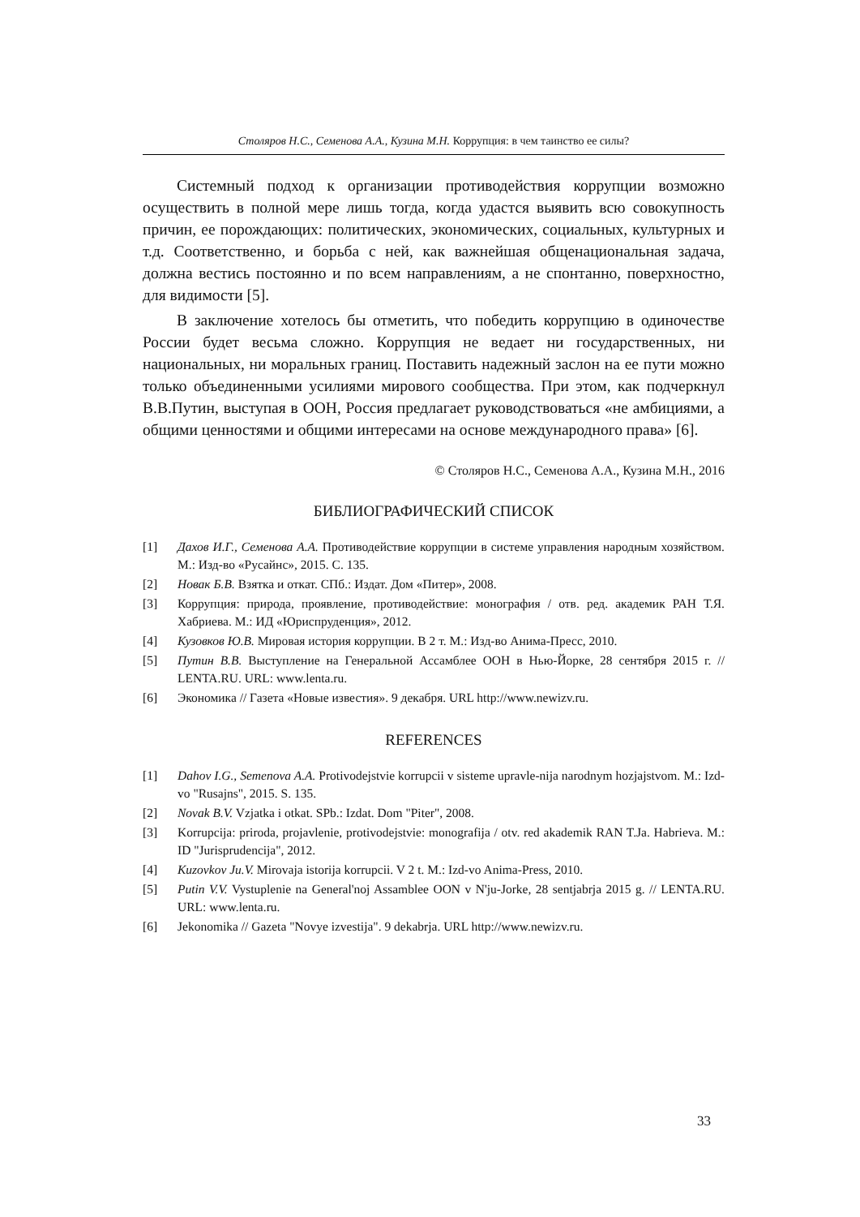Столяров Н.С., Семенова А.А., Кузина М.Н. Коррупция: в чем таинство ее силы?
Системный подход к организации противодействия коррупции возможно осуществить в полной мере лишь тогда, когда удастся выявить всю совокупность причин, ее порождающих: политических, экономических, социальных, культурных и т.д. Соответственно, и борьба с ней, как важнейшая общенациональная задача, должна вестись постоянно и по всем направлениям, а не спонтанно, поверхностно, для видимости [5].
В заключение хотелось бы отметить, что победить коррупцию в одиночестве России будет весьма сложно. Коррупция не ведает ни государственных, ни национальных, ни моральных границ. Поставить надежный заслон на ее пути можно только объединенными усилиями мирового сообщества. При этом, как подчеркнул В.В.Путин, выступая в ООН, Россия предлагает руководствоваться «не амбициями, а общими ценностями и общими интересами на основе международного права» [6].
© Столяров Н.С., Семенова А.А., Кузина М.Н., 2016
БИБЛИОГРАФИЧЕСКИЙ СПИСОК
[1] Дахов И.Г., Семенова А.А. Противодействие коррупции в системе управления народным хозяйством. М.: Изд-во «Русайнс», 2015. С. 135.
[2] Новак Б.В. Взятка и откат. СПб.: Издат. Дом «Питер», 2008.
[3] Коррупция: природа, проявление, противодействие: монография / отв. ред. академик РАН Т.Я. Хабриева. М.: ИД «Юриспруденция», 2012.
[4] Кузовков Ю.В. Мировая история коррупции. В 2 т. М.: Изд-во Анима-Пресс, 2010.
[5] Путин В.В. Выступление на Генеральной Ассамблее ООН в Нью-Йорке, 28 сентября 2015 г. // LENTA.RU. URL: www.lenta.ru.
[6] Экономика // Газета «Новые известия». 9 декабря. URL http://www.newizv.ru.
REFERENCES
[1] Dahov I.G., Semenova A.A. Protivodejstvie korrupcii v sisteme upravle-nija narodnym hozjajstvom. M.: Izd-vo "Rusajns", 2015. S. 135.
[2] Novak B.V. Vzjatka i otkat. SPb.: Izdat. Dom "Piter", 2008.
[3] Korrupcija: priroda, projavlenie, protivodejstvie: monografija / otv. red akademik RAN T.Ja. Habrieva. M.: ID "Jurisprudencija", 2012.
[4] Kuzovkov Ju.V. Mirovaja istorija korrupcii. V 2 t. M.: Izd-vo Anima-Press, 2010.
[5] Putin V.V. Vystuplenie na General'noj Assamblee OON v N'ju-Jorke, 28 sentjabrja 2015 g. // LENTA.RU. URL: www.lenta.ru.
[6] Jekonomika // Gazeta "Novye izvestija". 9 dekabrja. URL http://www.newizv.ru.
33